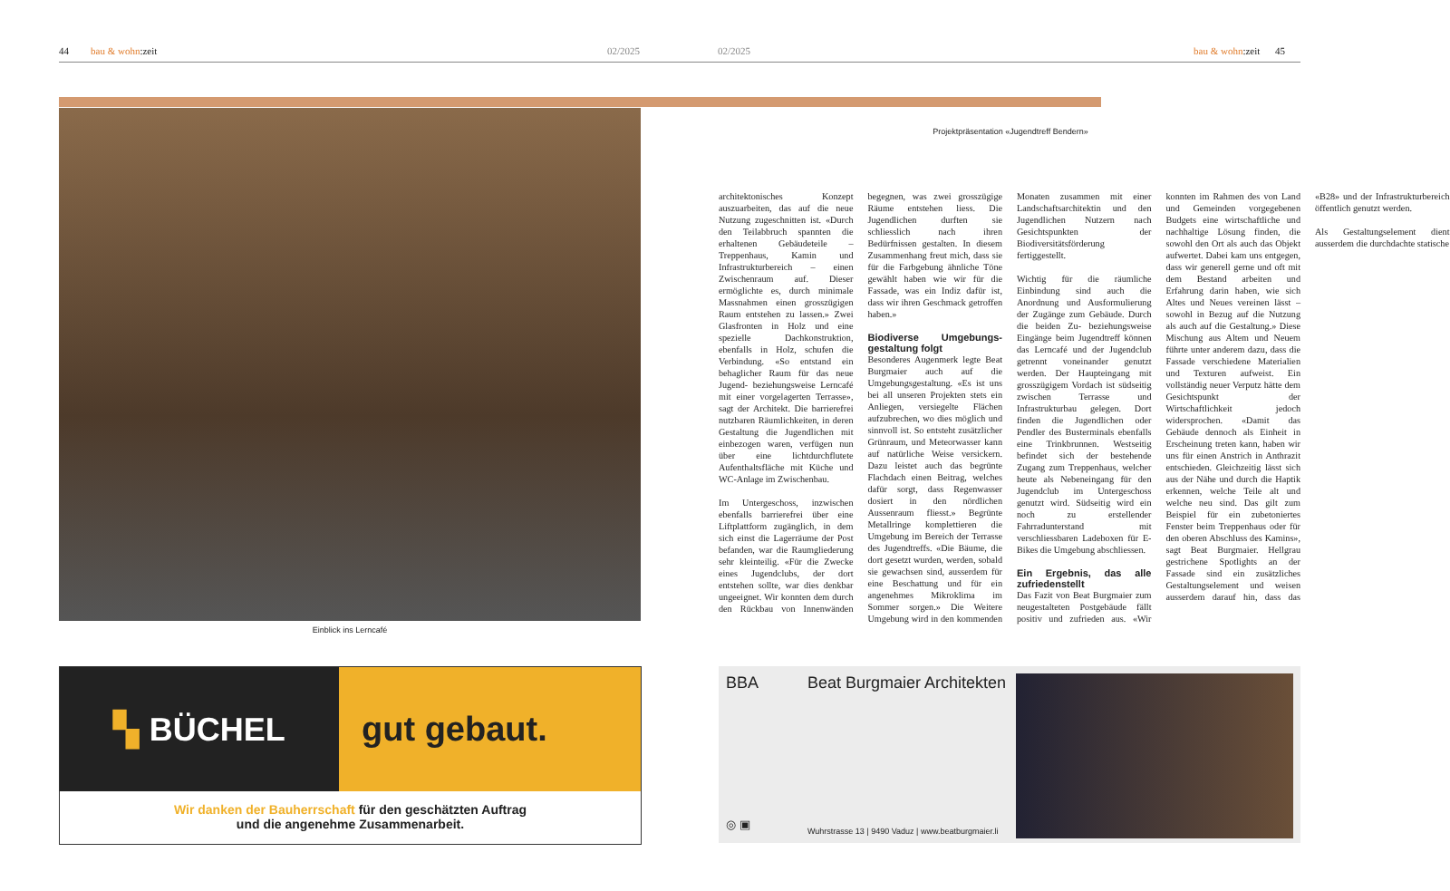44 bau & wohn:zeit 02/2025 02/2025 bau & wohn:zeit 45
Einblick ins Lerncafé
Projektpräsentation «Jugendtreff Bendern»
architektonisches Konzept auszuarbeiten, das auf die neue Nutzung zugeschnitten ist. «Durch den Teilabbruch spannten die erhaltenen Gebäudeteile – Treppenhaus, Kamin und Infrastrukturbereich – einen Zwischenraum auf. Dieser ermöglichte es, durch minimale Massnahmen einen grosszügigen Raum entstehen zu lassen.» Zwei Glasfronten in Holz und eine spezielle Dachkonstruktion, ebenfalls in Holz, schufen die Verbindung. «So entstand ein behaglicher Raum für das neue Jugend- beziehungsweise Lerncafé mit einer vorgelagerten Terrasse», sagt der Architekt. Die barrierefrei nutzbaren Räumlichkeiten, in deren Gestaltung die Jugendlichen mit einbezogen waren, verfügen nun über eine lichtdurchflutete Aufenthaltsfläche mit Küche und WC-Anlage im Zwischenbau.
Im Untergeschoss, inzwischen ebenfalls barrierefrei über eine Liftplattform zugänglich, in dem sich einst die Lagerräume der Post befanden, war die Raumgliederung sehr kleinteilig. «Für die Zwecke eines Jugendclubs, der dort entstehen sollte, war dies denkbar ungeeignet. Wir konnten dem durch den Rückbau von Innenwänden begegnen, was zwei grosszügige Räume entstehen liess. Die Jugendlichen durften sie schliesslich nach ihren Bedürfnissen gestalten. In diesem Zusammenhang freut mich, dass sie für die Farbgebung ähnliche Töne gewählt haben wie wir für die Fassade, was ein Indiz dafür ist, dass wir ihren Geschmack getroffen haben.»
Biodiverse Umgebungs-gestaltung folgt
Besonderes Augenmerk legte Beat Burgmaier auch auf die Umgebungsgestaltung. «Es ist uns bei all unseren Projekten stets ein Anliegen, versiegelte Flächen aufzubrechen, wo dies möglich und sinnvoll ist. So entsteht zusätzlicher Grünraum, und Meteorwasser kann auf natürliche Weise versickern. Dazu leistet auch das begrünte Flachdach einen Beitrag, welches dafür sorgt, dass Regenwasser dosiert in den nördlichen Aussenraum fliesst.» Begrünte Metallringe komplettieren die Umgebung im Bereich der Terrasse des Jugendtreffs. «Die Bäume, die dort gesetzt wurden, werden, sobald sie gewachsen sind, ausserdem für eine Beschattung und für ein angenehmes Mikroklima im Sommer sorgen.» Die Weitere Umgebung wird in den kommenden Monaten zusammen mit einer Landschaftsarchitektin und den Jugendlichen Nutzern nach Gesichtspunkten der Biodiversitätsförderung fertiggestellt.
Wichtig für die räumliche Einbindung sind auch die Anordnung und Ausformulierung der Zugänge zum Gebäude. Durch die beiden Zu- beziehungsweise Eingänge beim Jugendtreff können das Lerncafé und der Jugendclub getrennt voneinander genutzt werden. Der Haupteingang mit grosszügigem Vordach ist südseitig zwischen Terrasse und Infrastrukturbau gelegen. Dort finden die Jugendlichen oder Pendler des Busterminals ebenfalls eine Trinkbrunnen. Westseitig befindet sich der bestehende Zugang zum Treppenhaus, welcher heute als Nebeneingang für den Jugendclub im Untergeschoss genutzt wird. Südseitig wird ein noch zu erstellender Fahrradunterstand mit verschliessbaren Ladeboxen für E-Bikes die Umgebung abschliessen.
Ein Ergebnis, das alle zufriedenstellt
Das Fazit von Beat Burgmaier zum neugestalteten Postgebäude fällt positiv und zufrieden aus. «Wir konnten im Rahmen des von Land und Gemeinden vorgegebenen Budgets eine wirtschaftliche und nachhaltige Lösung finden, die sowohl den Ort als auch das Objekt aufwertet. Dabei kam uns entgegen, dass wir generell gerne und oft mit dem Bestand arbeiten und Erfahrung darin haben, wie sich Altes und Neues vereinen lässt – sowohl in Bezug auf die Nutzung als auch auf die Gestaltung.» Diese Mischung aus Altem und Neuem führte unter anderem dazu, dass die Fassade verschiedene Materialien und Texturen aufweist. Ein vollständig neuer Verputz hätte dem Gesichtspunkt der Wirtschaftlichkeit jedoch widersprochen. «Damit das Gebäude dennoch als Einheit in Erscheinung treten kann, haben wir uns für einen Anstrich in Anthrazit entschieden. Gleichzeitig lässt sich aus der Nähe und durch die Haptik erkennen, welche Teile alt und welche neu sind. Das gilt zum Beispiel für ein zubetoniertes Fenster beim Treppenhaus oder für den oberen Abschluss des Kamins», sagt Beat Burgmaier. Hellgrau gestrichene Spotlights an der Fassade sind ein zusätzliches Gestaltungselement und weisen ausserdem darauf hin, dass das «B28» und der Infrastrukturbereich öffentlich genutzt werden.
Als Gestaltungselement dient ausserdem die durchdachte statische
▚ BÜCHEL gut gebaut.
Wir danken der Bauherrschaft für den geschätzten Auftrag
und die angenehme Zusammenarbeit.
BBA Beat Burgmaier Architekten
◎ ▣
Wuhrstrasse 13 | 9490 Vaduz | www.beatburgmaier.li